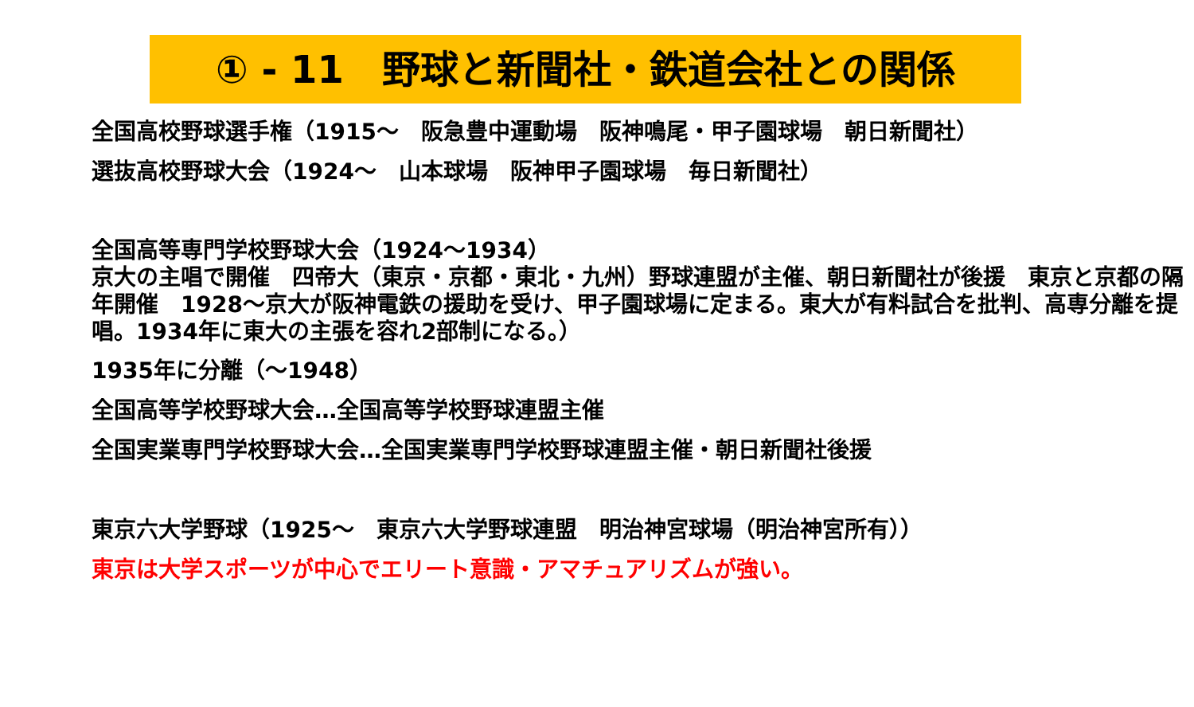① - 11　野球と新聞社・鉄道会社との関係
全国高校野球選手権（1915～　阪急豊中運動場　阪神鳴尾・甲子園球場　朝日新聞社）
選抜高校野球大会（1924～　山本球場　阪神甲子園球場　毎日新聞社）
全国高等専門学校野球大会（1924～1934）
京大の主唱で開催　四帝大（東京・京都・東北・九州）野球連盟が主催、朝日新聞社が後援　東京と京都の隔年開催　1928～京大が阪神電鉄の援助を受け、甲子園球場に定まる。東大が有料試合を批判、高専分離を提唱。1934年に東大の主張を容れ2部制になる。）
1935年に分離（～1948）
全国高等学校野球大会…全国高等学校野球連盟主催
全国実業専門学校野球大会…全国実業専門学校野球連盟主催・朝日新聞社後援
東京六大学野球（1925～　東京六大学野球連盟　明治神宮球場（明治神宮所有））
東京は大学スポーツが中心でエリート意識・アマチュアリズムが強い。